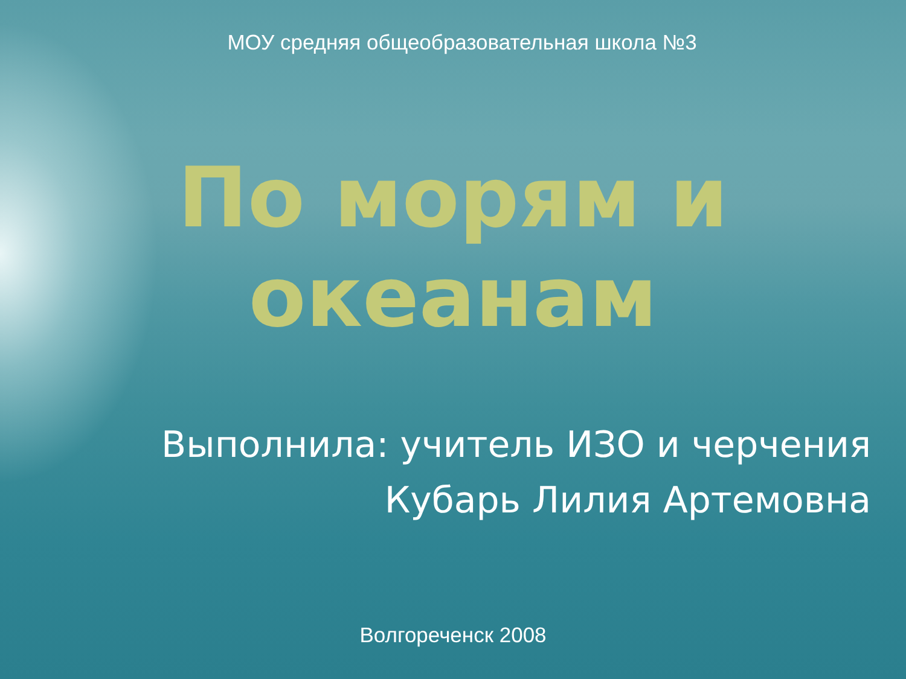МОУ средняя общеобразовательная школа №3
По морям и
океанам
Выполнила: учитель ИЗО и черчения
Кубарь Лилия Артемовна
Волгореченск 2008